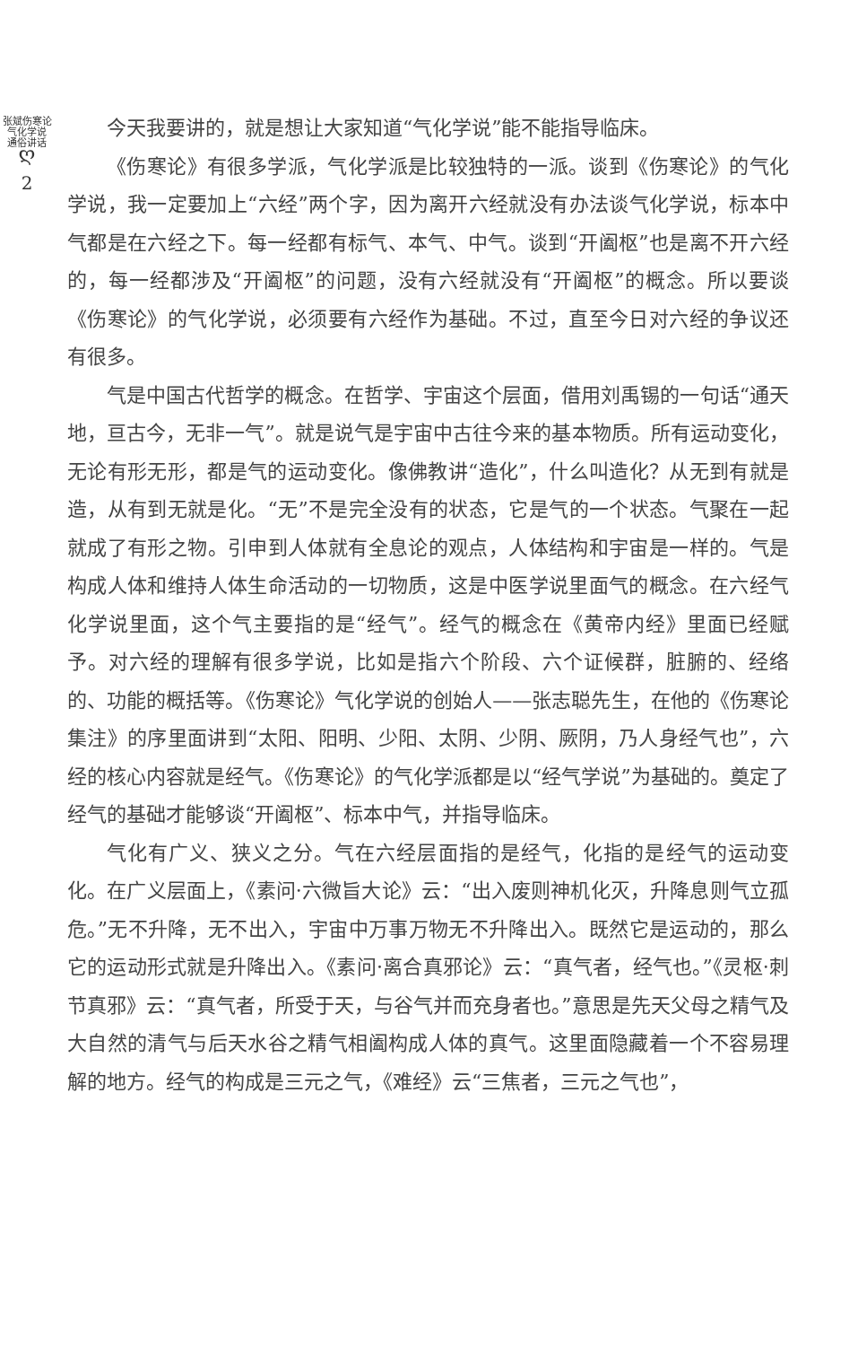张斌伤寒论气化学说
通俗讲话
ღ
2
今天我要讲的，就是想让大家知道“气化学说”能不能指导临床。
《伤寒论》有很多学派，气化学派是比较独特的一派。谈到《伤寒论》的气化学说，我一定要加上“六经”两个字，因为离开六经就没有办法谈气化学说，标本中气都是在六经之下。每一经都有标气、本气、中气。谈到“开阖枢”也是离不开六经的，每一经都涉及“开阖枢”的问题，没有六经就没有“开阖枢”的概念。所以要谈《伤寒论》的气化学说，必须要有六经作为基础。不过，直至今日对六经的争议还有很多。
气是中国古代哲学的概念。在哲学、宇宙这个层面，借用刘禹锡的一句话“通天地，亘古今，无非一气”。就是说气是宇宙中古往今来的基本物质。所有运动变化，无论有形无形，都是气的运动变化。像佛教讲“造化”，什么叫造化？从无到有就是造，从有到无就是化。“无”不是完全没有的状态，它是气的一个状态。气聚在一起就成了有形之物。引申到人体就有全息论的观点，人体结构和宇宙是一样的。气是构成人体和维持人体生命活动的一切物质，这是中医学说里面气的概念。在六经气化学说里面，这个气主要指的是“经气”。经气的概念在《黄帝内经》里面已经赋予。对六经的理解有很多学说，比如是指六个阶段、六个证候群，脏腑的、经络的、功能的概括等。《伤寒论》气化学说的创始人——张志聪先生，在他的《伤寒论集注》的序里面讲到“太阳、阳明、少阳、太阴、少阴、厥阴，乃人身经气也”，六经的核心内容就是经气。《伤寒论》的气化学派都是以“经气学说”为基础的。奠定了经气的基础才能够谈“开阖枢”、标本中气，并指导临床。
气化有广义、狭义之分。气在六经层面指的是经气，化指的是经气的运动变化。在广义层面上，《素问·六微旨大论》云：“出入废则神机化灭，升降息则气立孤危。”无不升降，无不出入，宇宙中万事万物无不升降出入。既然它是运动的，那么它的运动形式就是升降出入。《素问·离合真邪论》云：“真气者，经气也。”《灵枢·刺节真邪》云：“真气者，所受于天，与谷气并而充身者也。”意思是先天父母之精气及大自然的清气与后天水谷之精气相阖构成人体的真气。这里面隐藏着一个不容易理解的地方。经气的构成是三元之气，《难经》云“三焦者，三元之气也”，